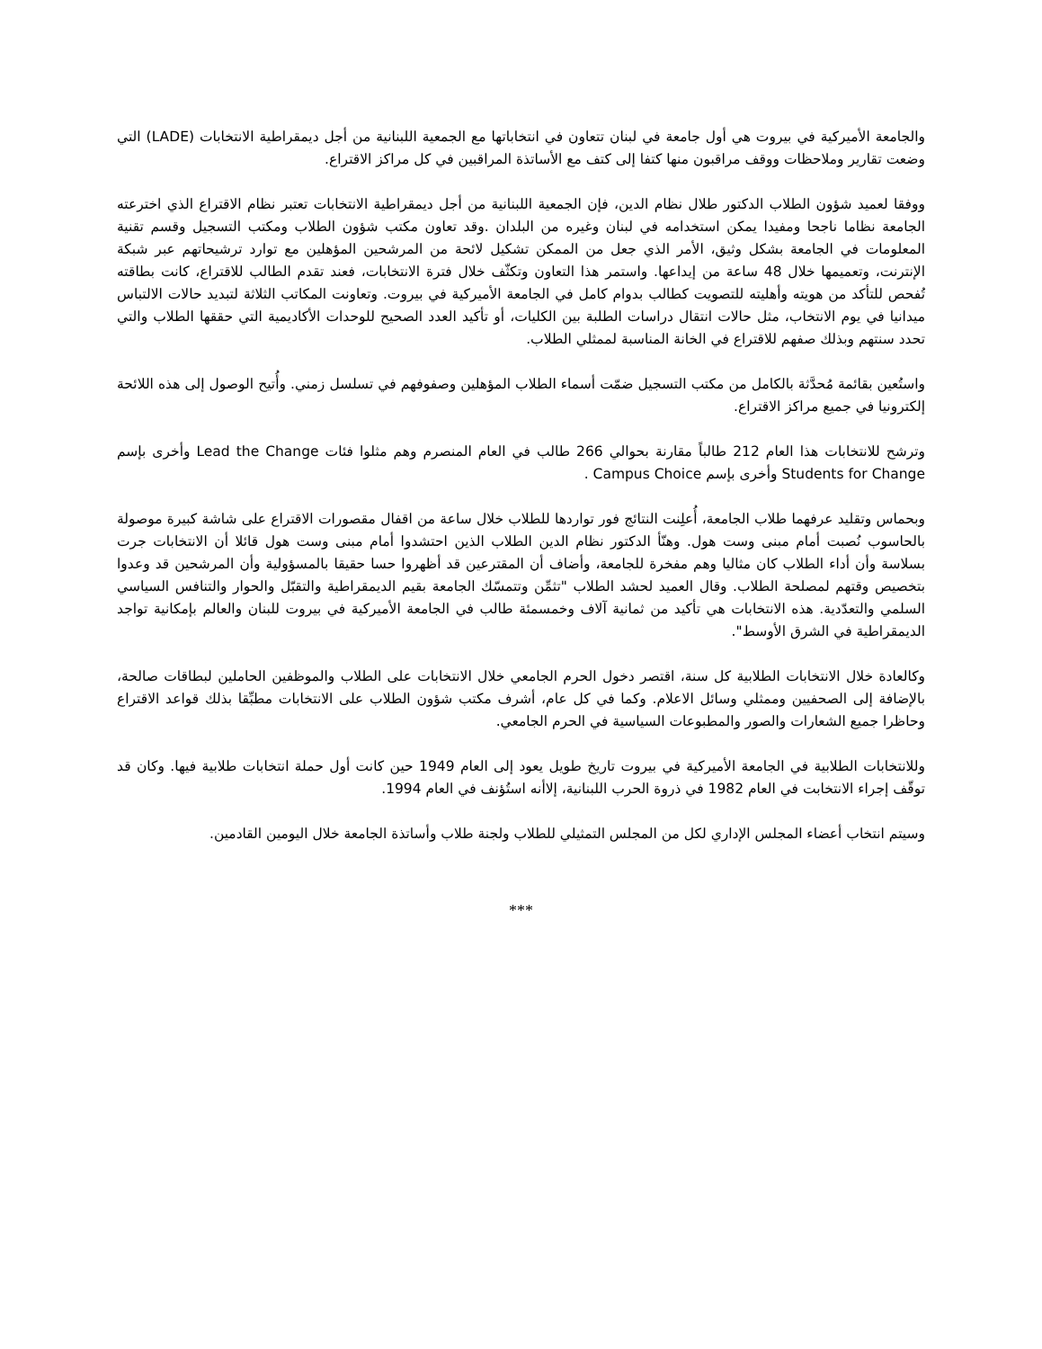والجامعة الأميركية في بيروت هي أول جامعة في لبنان تتعاون في انتخاباتها مع الجمعية اللبنانية من أجل ديمقراطية الانتخابات (LADE) التي وضعت تقارير وملاحظات ووقف مراقبون منها كتفا إلى كتف مع الأساتذة المراقبين في كل مراكز الاقتراع.
ووفقا لعميد شؤون الطلاب الدكتور طلال نظام الدين، فإن الجمعية اللبنانية من أجل ديمقراطية الانتخابات تعتبر نظام الاقتراع الذي اخترعته الجامعة نظاما ناجحا ومفيدا يمكن استخدامه في لبنان وغيره من البلدان .وقد تعاون مكتب شؤون الطلاب ومكتب التسجيل وقسم تقنية المعلومات في الجامعة بشكل وثيق، الأمر الذي جعل من الممكن تشكيل لائحة من المرشحين المؤهلين مع توارد ترشيحاتهم عبر شبكة الإنترنت، وتعميمها خلال 48 ساعة من إيداعها. واستمر هذا التعاون وتكثّف خلال فترة الانتخابات، فعند تقدم الطالب للاقتراع، كانت بطاقته تُفحص للتأكد من هويته وأهليته للتصويت كطالب بدوام كامل في الجامعة الأميركية في بيروت. وتعاونت المكاتب الثلاثة لتبديد حالات الالتباس ميدانيا في يوم الانتخاب، مثل حالات انتقال دراسات الطلبة بين الكليات، أو تأكيد العدد الصحيح للوحدات الأكاديمية التي حققها الطلاب والتي تحدد سنتهم وبذلك صفهم للاقتراع في الخانة المناسبة لممثلي الطلاب.
واستُعين بقائمة مُحدَّثة بالكامل من مكتب التسجيل ضمّت أسماء الطلاب المؤهلين وصفوفهم في تسلسل زمني. وأُتيح الوصول إلى هذه اللائحة إلكترونيا في جميع مراكز الاقتراع.
وترشح للانتخابات هذا العام 212 طالباً مقارنة بحوالي 266 طالب في العام المنصرم وهم مثلوا فئات Lead the Change وأخرى بإسم Students for Change وأخرى بإسم Campus Choice .
وبحماس وتقليد عرفهما طلاب الجامعة، أُعلِنت النتائج فور تواردها للطلاب خلال ساعة من اقفال مقصورات الاقتراع على شاشة كبيرة موصولة بالحاسوب نُصبت أمام مبنى وست هول. وهنّأ الدكتور نظام الدين الطلاب الذين احتشدوا أمام مبنى وست هول قائلا أن الانتخابات جرت بسلاسة وأن أداء الطلاب كان مثاليا وهم مفخرة للجامعة، وأضاف أن المقترعين قد أظهروا حسا حقيقا بالمسؤولية وأن المرشحين قد وعدوا بتخصيص وقتهم لمصلحة الطلاب. وقال العميد لحشد الطلاب "تثمِّن وتتمسّك الجامعة بقيم الديمقراطية والتقبّل والحوار والتنافس السياسي السلمي والتعدّدية. هذه الانتخابات هي تأكيد من ثمانية آلاف وخمسمئة طالب في الجامعة الأميركية في بيروت للبنان والعالم بإمكانية تواجد الديمقراطية في الشرق الأوسط".
وكالعادة خلال الانتخابات الطلابية كل سنة، اقتصر دخول الحرم الجامعي خلال الانتخابات على الطلاب والموظفين الحاملين لبطاقات صالحة، بالإضافة إلى الصحفيين وممثلي وسائل الاعلام. وكما في كل عام، أشرف مكتب شؤون الطلاب على الانتخابات مطبِّقا بذلك قواعد الاقتراع وحاظرا جميع الشعارات والصور والمطبوعات السياسية في الحرم الجامعي.
وللانتخابات الطلابية في الجامعة الأميركية في بيروت تاريخ طويل يعود إلى العام 1949 حين كانت أول حملة انتخابات طلابية فيها. وكان قد توقّف إجراء الانتخابت في العام 1982 في ذروة الحرب اللبنانية، إلاأنه استُؤنف في العام 1994.
وسيتم انتخاب أعضاء المجلس الإداري لكل من المجلس التمثيلي للطلاب ولجنة طلاب وأساتذة الجامعة خلال اليومين القادمين.
***